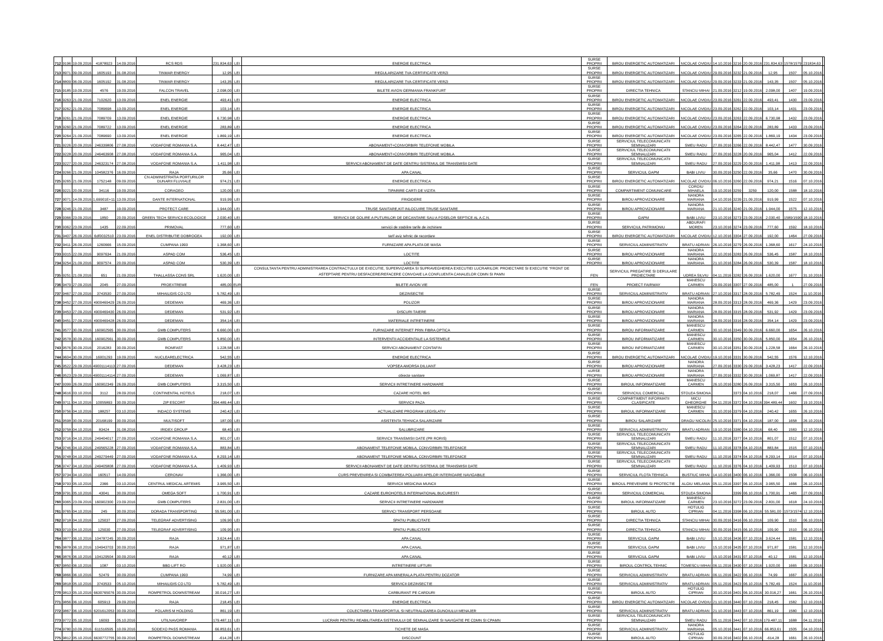| 712 | 9196 | 19.09.2016 | 41878923 | 14.09.2016 | RCS RDS | 231.834,63 | LEI | ENERGIE ELECTRICA | SURSE PROPRII | BIROU ENERGETIC AUTOMATIZARI | NICOLAE OVIDIU | 14.10.2016 | 3216 | 20.09.2016 | 231.834,63 | 1578/1579 | 231834,63 | |
| 713 | 8971 | 09.09.2016 | 1605193 | 31.08.2016 | TINMAR ENERGY | 12,95 | LEI | REGULARIZARE TVA CERTIFICATE VERZI | SURSE PROPRII | BIROU ENERGETIC AUTOMATIZARI | NICOLAE OVIDIU | 29.09.2016 | 3232 | 21.09.2016 | 12,95 | 1507 | 05.10.2016 | |
| 714 | 8809 | 06.09.2016 | 1605192 | 31.08.2016 | TINMAR ENERGY | 143,35 | LEI | REGULARIZARE TVA CERTIFICATE VERZI | SURSE PROPRII | BIROU ENERGETIC AUTOMATIZARI | NICOLAE OVIDIU | 29.09.2016 | 3233 | 21.09.2016 | 143,35 | 1507 | 05.10.2016 | |
| 715 | 9185 | 19.09.2016 | 4576 | 19.09.2016 | FALCON TRAVEL | 2.098,00 | LEI | BILETE AVION GERMANIA FRANKFURT | SURSE PROPRII | DIRECTIA TEHNICA | STANCIU MIHAI | 21.09.2016 | 3212 | 19.09.2016 | 2.098,00 | 1407 | 19.09.2016 | |
| 716 | 9263 | 21.09.2016 | 7102620 | 13.09.2016 | ENEL ENERGIE | 493,41 | LEI | ENERGIE ELECTRICA | SURSE PROPRII | BIROU ENERGETIC AUTOMATIZARI | NICOLAE OVIDIU | 23.09.2016 | 3261 | 22.09.2016 | 493,41 | 1430 | 23.09.2016 | |
| 717 | 9262 | 21.09.2016 | 7089698 | 13.09.2016 | ENEL ENERGIE | 103,14 | LEI | ENERGIE ELECTRICA | SURSE PROPRII | BIROU ENERGETIC AUTOMATIZARI | NICOLAE OVIDIU | 23.09.2016 | 3262 | 22.09.2016 | 103,14 | 1431 | 23.09.2016 | |
| 718 | 9261 | 21.09.2016 | 7089709 | 13.09.2016 | ENEL ENERGIE | 6.730,98 | LEI | ENERGIE ELECTRICA | SURSE PROPRII | BIROU ENERGETIC AUTOMATIZARI | NICOLAE OVIDIU | 23.09.2016 | 3263 | 22.09.2016 | 6.730,98 | 1432 | 23.09.2016 | |
| 719 | 9260 | 21.09.2016 | 7089722 | 13.09.2016 | ENEL ENERGIE | 283,89 | LEI | ENERGIE ELECTRICA | SURSE PROPRII | BIROU ENERGETIC AUTOMATIZARI | NICOLAE OVIDIU | 23.09.2016 | 3264 | 22.09.2016 | 283,89 | 1433 | 23.09.2016 | |
| 720 | 9264 | 21.09.2016 | 7089690 | 13.09.2016 | ENEL ENERGIE | 1.869,19 | LEI | ENERGIE ELECTRICA | SURSE PROPRII | BIROU ENERGETIC AUTOMATIZARI | NICOLAE OVIDIU | 23.09.2016 | 3265 | 22.09.2016 | 1.869,19 | 1434 | 23.09.2016 | |
| 721 | 9226 | 20.09.2016 | 246339806 | 27.08.2016 | VODAFONE ROMANIA S.A. | 8.442,47 | LEI | ABONAMENT+CONVORBIRI TELEFONIE MOBILA | SURSE PROPRII | SERVICIUL TELECOMUNICATII SEMNALIZARI | SMEU RADU | 27.09.2016 | 3266 | 22.09.2016 | 8.442,47 | 1477 | 30.09.2016 | |
| 722 | 9228 | 20.09.2016 | 246463908 | 27.08.2016 | VODAFONE ROMANIA S.A. | 965,04 | LEI | ABONAMENT+CONVORBIRI TELEFONIE MOBILA | SURSE PROPRII | SERVICIUL TELECOMUNICATII SEMNALIZARI | SMEU RADU | 27.09.2016 | 3228 | 20.09.2016 | 965,04 | 1412 | 22.09.2016 | |
| 723 | 9227 | 20.09.2016 | 246323174 | 27.08.2016 | VODAFONE ROMANIA S.A. | 1.411,98 | LEI | SERVICII ABONAMENT DE DATE OENTRU SISTEMUL DE TRANSMISII DATE | SURSE PROPRII | SERVICIUL TELECOMUNICATII SEMNALIZARI | SMEU RADU | 27.09.2016 | 3229 | 20.09.2016 | 1.411,98 | 1413 | 22.09.2016 | |
| 724 | 9266 | 21.09.2016 | 104582376 | 16.09.2016 | RAJA | 35,66 | LEI | APA CANAL | SURSE PROPRII | SERVICIUL GAPM | BABI LIVIU | 30.09.2016 | 3250 | 22.09.2016 | 35,66 | 1470 | 30.09.2016 | |
| 725 | 9265 | 21.09.2016 | 1752148 | 09.09.2016 | CN ADMINISTRATIA PORTURILOR DUNARII FLUVIALE | 974,21 | LEI | ENERGIE ELECTRICA | SURSE PROPRII | BIROU ENERGETIC AUTOMATIZARI | NICOLAE OVIDIU | 06.10.2016 | 3260 | 22.09.2016 | 974,21 | 1516 | 07.10.2016 | |
| 726 | 9221 | 20.09.2016 | 34116 | 19.09.2016 | CORAGEO | 120,00 | LEI | TIPARIRE CARTI DE VIZITA | SURSE PROPRII | COMPARTIMENT COMUNICARE | COROIU MIHAELA | 19.10.2016 | 3259 | 3259 | 120,00 | 1588 | 18.10.2016 | |
| 727 | 9071 | 14.09.2016 | 1,69901E+11 | 13.09.2016 | DANTE INTERNATIONAL | 919,99 | LEI | FRIGIDERE | SURSE PROPRII | BIROU APROVIZIONARE | NANORA MARIANA | 14.10.2016 | 3239 | 21.09.2016 | 919,99 | 1522 | 07.10.2016 | |
| 728 | 9246 | 21.09.2016 | 3487 | 19.09.2016 | PROTECT CARE | 1.944,00 | LEI | TRUSE SANITARE,KIT INLOCUIRE TRUSE SANITARE | SURSE PROPRII | BIROU APROVIZIONARE | NANORA MARIANA | 21.10.2016 | 3240 | 21.09.2016 | 1.944,00 | 1575 | 12.10.2016 | |
| 729 | 9366 | 23.09.2016 | 1850 | 20.09.2016 | GREEN TECH SERVICII ECOLOGICE | 2.030,40 | LEI | SERVICII DE GOLIRE A PUTURILOR DE DECANTARE SAU A FOSELOR SEPTICE AL A.C.N. | SURSE PROPRII | GAPM | BABI LIVIU | 23.10.2016 | 3273 | 23.09.2016 | 2.030,40 | 1589/1590 | 18.10.2016 | |
| 730 | 9362 | 23.09.2016 | 1435 | 22.09.2016 | PRIMOVAL | 777,60 | LEI | servicii de stabilire tarife de inchiriere | SURSE PROPRII | SERVICIUL PATRIMONIU | ABDURAFI MOREN | 23.10.2016 | 3274 | 23.09.2016 | 777,60 | 1592 | 18.10.2016 | |
| 731 | 9407 | 26.09.2016 | 6df0032510 | 23.09.2016 | ENEL DISTRIBUTIE DOBROGEA | 192,00 | LEI | tarif aviz tehnic de racordare | SURSE PROPRII | BIROU ENERGETIC AUTOMATIZARI | NICOLAE OVIDIU | 12.10.2016 | 3304 | 27.09.2016 | 192,00 | 1464 | 27.09.2016 | |
| 732 | 9411 | 26.09.2016 | 1260666 | 15.09.2016 | CUMPANA 1993 | 1.368,60 | LEI | FURNIZARE APA PLATA DE MASA | SURSE PROPRII | SERVICIUL ADMINISTRATIV | BRATU ADRIAN | 26.10.2016 | 3279 | 26.09.2016 | 1.368,60 | 1617 | 24.10.2016 | |
| 733 | 9315 | 22.09.2016 | 9097634 | 21.09.2016 | ASPAD COM | 536,45 | LEI | LOCTITE | SURSE PROPRII | BIROU APROVIZIONARE | NANORA MARIANA | 22.10.2016 | 3283 | 26.09.2016 | 536,45 | 1587 | 18.10.2016 | |
| 734 | 9254 | 21.09.2016 | 9097574 | 20.09.2016 | ASPAD COM | 530,39 | LEI | LOCTITE | SURSE PROPRII | BIROU APROVIZIONARE | NANORA MARIANA | 21.10.2016 | 3284 | 26.09.2016 | 530,39 | 1587 | 18.10.2016 | |
| 735 | 9251 | 21.09.2016 | 651 | 21.09.2016 | THALLASSA CONS SRL | 1.620,00 | LEI | CONSULTANTA PENTRU ADMINISTRAREA CONTRACTULUI DE EXECUTIE, SUPERVIZAREA SI SUPRAVEGHEREA EXECUTIEI LUCRARILOR: PROIECTARE SI EXECUTIE "FRONT DE ASTEPTARE PENTRU DESFACERE/REFACERE CONVOAIE LA CONFLUENTA CANALELOR CDMN SI PAMN | FEN | SERVICIUL PREGATIRE SI DERULARE PROIECTARE | UDREA SILVIU | 04.11.2016 | 3282 | 26.09.2016 | 1.620,00 | 1677 | 31.10.2016 | |
| 736 | 9479 | 27.09.2016 | 2045 | 27.09.2016 | PROEXTREME | 485,00 | EUR | BILETE AVION VIE | FEN | PROIECT FAIRWAY | MANESCU CARMEN | 29.09.2016 | 3307 | 27.09.2016 | 485,00 | 1 | 27.09.2016 | |
| 737 | 9467 | 27.09.2016 | 3743530 | 27.09.2016 | MIHAILIDIS CO LTD | 5.782,49 | LEI | DEZINSECTIE | SURSE PROPRII | SERVICIUL ADMINISTRATIV | BRATU ADRIAN | 27.10.2016 | 3317 | 28.09.2016 | 5.782,49 | 1524 | 11.10.2016 | |
| 738 | 9452 | 27.09.2016 | 4900469429 | 26.09.2016 | DEDEMAN | 469,36 | LEI | POLIZOR | SURSE PROPRII | BIROU APROVIZIONARE | NANORA MARIANA | 28.09.2016 | 3313 | 28.09.2016 | 469,36 | 1429 | 23.09.2016 | |
| 739 | 9453 | 27.09.2016 | 4900469430 | 26.09.2016 | DEDEMAN | 531,92 | LEI | DISCURI TAIERE | SURSE PROPRII | BIROU APROVIZIONARE | NANORA MARIANA | 28.09.2016 | 3315 | 28.09.2016 | 531,92 | 1429 | 23.09.2016 | |
| 740 | 9451 | 27.09.2016 | 4900469428 | 26.09.2016 | DEDEMAN | 354,14 | LEI | MATERIALE INTRETINERE | SURSE PROPRII | BIROU APROVIZIONARE | NANORA MARIANA | 28.09.2016 | 3316 | 28.09.2016 | 354,14 | 1429 | 23.09.2016 | |
| 741 | 9577 | 30.09.2016 | 160902565 | 30.09.2016 | GMB COMPUTERS | 6.660,00 | LEI | FURNIZARE INTERNET PRIN FIBRA OPTICA | SURSE PROPRII | BIROU INFORMATIZARE | MANESCU CARMEN | 30.10.2016 | 3349 | 30.09.2016 | 6.660,00 | 1654 | 26.10.2016 | |
| 742 | 9578 | 30.09.2016 | 160902561 | 30.09.2016 | GMB COMPUTERS | 5.850,00 | LEI | INTERVENTII ACCIDENTALE LA SISTEMELE | SURSE PROPRII | BIROU INFORMATIZARE | MANESCU CARMEN | 30.10.2016 | 3350 | 30.09.2016 | 5.850,00 | 1654 | 26.10.2016 | |
| 743 | 9576 | 30.09.2016 | 2016283 | 30.09.2016 | ROMFAST | 1.228,58 | LEI | SERVICII ABONAMENT CONTAFIN | SURSE PROPRII | BIROU INFORMATIZARE | MANESCU CARMEN | 30.10.2016 | 3351 | 30.09.2016 | 1.228,58 | 1664 | 26.10.2016 | |
| 744 | 9604 | 30.09.2016 | 16001293 | 19.09.2016 | NUCLEARELECTRICA | 542,55 | LEI | ENERGIE ELECTRICA | SURSE PROPRII | BIROU ENERGETIC AUTOMATIZARI | NICOLAE OVIDIU | 19.10.2016 | 3331 | 30.09.2016 | 542,55 | 1576 | 12.10.2016 | |
| 745 | 9522 | 29.09.2016 | 49001114113 | 27.09.2016 | DEDEMAN | 3.428,23 | LEI | VOPSEA AMORSA DILUANT | SURSE PROPRII | BIROU APROVIZIONARE | NANORA MARIANA | 27.09.2016 | 3330 | 29.09.2016 | 3.428,23 | 1417 | 22.09.2016 | |
| 746 | 9523 | 29.09.2016 | 49001114114 | 27.09.2016 | DEDEMAN | 1.069,87 | LEI | obiecte sanitare | sURSE PROPRII | BIROU APROVIZIONARE | NANORA MARIANA | 27.09.2016 | 3332 | 30.09.2016 | 1.069,87 | 1417 | 22.09.2016 | |
| 747 | 9399 | 26.09.2016 | 160902349 | 26.09.2016 | GMB COMPUTERS | 3.315,50 | LEI | SERVICII INTRETINERE HARDWARE | SURSE PROPRII | BIROUL INFORMATIZARE | MANESCU CARMEN | 26.10.2016 | 3280 | 26.09.2016 | 3.315,50 | 1653 | 26.10.2016 | |
| 748 | 9616 | 03.10.2016 | 3112 | 28.09.2016 | CONTINENTAL HOTELS | 218,07 | LEI | CAZARE HOTEL IBIS | SURSE PROPRII | SERVICIUL COMERCIAL | STOLEA SIMONA | | 3373 | 04.10.2016 | 218,07 | 1466 | 27.09.2016 | |
| 749 | 9711 | 04.10.2016 | 10055893 | 30.09.2016 | ZIP ESCORT | 394.489,44 | LEI | SERVICII PAZA | SURSE PROPRII | COMPARTIMENT INFORMATII CLASIFICATE | MICU GHEORGHE | 04.11.2016 | 3372 | 04.10.2016 | 394.489,44 | 1602 | 19.10.2016 | |
| 750 | 9756 | 04.10.2016 | 188257 | 03.10.2016 | INDACO SYSTEMS | 240,42 | LEI | ACTUALIZARE PROGRAM LEGISLATIV | SURSE PROPRII | BIROUL INFORMATIZARE | MANESCU CARMEN | 31.10.2016 | 3379 | 04.10.2016 | 240,42 | 1655 | 26.10.2016 | |
| 751 | 9598 | 30.09.2016 | 20168199 | 30.09.2016 | MULTISOFT | 187,00 | LEI | ASISTENTA TEHNICA SALARIZARE | SURSE PROPRII | BIROU SALARIZARE | DRAGU NICOLIN | 25.10.2016 | 3371 | 04.10.2016 | 187,00 | 1658 | 26.10.2016 | |
| 752 | 9758 | 04.10.2016 | 83424 | 31.08.2016 | IRIDEX GROUP | 68,40 | LEI | SALUBRIZARE | SURSE PROPRII | SERVICIUL ADMINISTRATIV | BRATU ADRIAN | 19.10.2016 | 3380 | 04.10.2016 | 68,40 | 1583 | 12.10.2016 | |
| 753 | 9716 | 04.10.2016 | 249404017 | 27.09.2016 | VODAFONE ROMANIA S.A. | 801,07 | LEI | SERVICII TRANSMISII DATE (PR RORIS) | SURSE PROPRII | SERVICIUL TELECOMUNICATII SEMNALIZARI | SMEU RADU | 11.10.2016 | 3377 | 04.10.2016 | 801,07 | 1512 | 07.10.2016 | |
| 754 | 9746 | 04.10.2016 | 249565228 | 27.09.2016 | VODAFONE ROMANIA S.A. | 883,84 | LEI | ABONAMENT TELEFONIE MOBILA, CONVORBIRI TELEFONICE | SURSE PROPRII | SERVICIUL TELECOMUNICATII SEMNALIZARI | SMEU RADU | 11.10.2016 | 3378 | 04.10.2016 | 883,84 | 1515 | 07.10.2016 | |
| 755 | 9748 | 04.10.2016 | 249279449 | 27.09.2016 | VODAFONE ROMANIA S.A. | 8.293,14 | LEI | ABONAMENT TELEFONIE MOBILA, CONVORBIRI TELEFONICE | SURSE PROPRII | SERVICIUL TELECOMUNICATII SEMNALIZARI | SMEU RADU | 11.10.2016 | 3374 | 04.10.2016 | 8.293,14 | 1514 | 07.10.2016 | |
| 756 | 9747 | 04.10.2016 | 249405808 | 27.09.2016 | VODAFONE ROMANIA S.A. | 1.409,93 | LEI | SERVICII ABONAMENT DE DATE OENTRU SISTEMUL DE TRANSMISII DATE | SURSE PROPRII | SERVICIUL TELECOMUNICATII SEMNALIZARI | SMEU RADU | 11.10.2016 | 3376 | 04.10.2016 | 1.409,93 | 1513 | 07.10.2016 | |
| 757 | 9734 | 04.10.2016 | 160517 | 14.09.2016 | CERONAV | 1.366,00 | LEI | CURS PREVENIREA SI COMBATEREA POLUARII APELOR INTERIOARE NAVIGABILE | SURSE PROPRII | SERVICIUL FLOTA TEHNICA | BUSTIUC MIHAI | 14.10.2016 | 3400 | 06.10.2016 | 1.366,00 | 1508 | 06.10.2016 | |
| 758 | 9793 | 05.10.2016 | 2366 | 03.10.2016 | CENTRUL MEDICAL ARTEMIS | 3.965,50 | LEI | SERVICII MEDICINA MUNCII | SURSE PROPRII | BIROUL PREVENIRE SI PROTECTIE | ALGIU MELANIA | 05.11.2016 | 3397 | 06.10.2016 | 3.965,50 | 1666 | 26.10.2016 | |
| 759 | 9791 | 05.10.2016 | 43041 | 30.09.2016 | OMEGA SOFT | 1.700,91 | LEI | CAZARE EUROHOTELS INTERNATIONAL BUCURESTI | SURSE PROPRII | SERVICIUL COMERCIAL | STOLEA SIMONA | | 3399 | 06.10.2016 | 1.700,91 | 1465 | 27.09.2016 | |
| 760 | 9365 | 23.09.2016 | 160902300 | 23.09.2016 | GMB COMPUTERS | 2.831,00 | LEI | SERVICII INTRETINERE HARDWARE | SURSE PROPRII | BIROUL INFORMATIZARE | MANESCU CARMEN | 23.10.2016 | 3272 | 23.09.2016 | 2.831,00 | 1618 | 24.10.2016 | |
| 761 | 9765 | 04.10.2016 | 245 | 30.09.2016 | DORADA TRANSPORTING | 55.581,00 | LEI | SERVICI TRANSPORT PERSOANE | SURSE PROPRII | BIROUL AUTO | HOTULIG CIPRIAN | 04.11.2016 | 3398 | 06.10.2016 | 55.581,00 | 1573/1574 | 12.10.2016 | |
| 762 | 9718 | 04.10.2016 | 125037 | 27.09.2016 | TELEGRAF ADVERTISING | 109,90 | LEI | SPATIU PUBLICITATE | SURSE PROPRII | DIRECTIA TEHNICA | STANCIU MIHAI | 30.09.2016 | 3416 | 06.10.2016 | 109,90 | 1510 | 06.10.2016 | |
| 763 | 9719 | 04.10.2016 | 125030 | 27.09.2016 | TELEGRAF ADVERTISING | 109,90 | LEI | SPATIU PUBLICITATE | SURSE PROPRII | DIRECTIA TEHNICA | STANCIU MIHAI | 30.09.2016 | 3415 | 06.10.2016 | 109,90 | 1510 | 06.10.2016 | |
| 764 | 9877 | 06.10.2016 | 104787245 | 30.09.2016 | RAJA | 3.624,44 | LEI | APA CANAL | SURSE PROPRII | SERVICIUL GAPM | BABI LIVIU | 15.10.2016 | 3436 | 07.10.2016 | 3.624,44 | 1581 | 12.10.2016 | |
| 765 | 9878 | 06.10.2016 | 104943703 | 30.09.2016 | RAJA | 971,87 | LEI | APA CANAL | SURSE PROPRII | SERVICIUL GAPM | BABI LIVIU | 15.10.2016 | 3435 | 07.10.2016 | 971,87 | 1581 | 12.10.2016 | |
| 766 | 9876 | 06.10.2016 | 104129504 | 30.09.2016 | RAJA | 40,12 | LEI | APA CANAL | SURSE PROPRII | SERVICIUL GAPM | BABI LIVIU | 15.10.2016 | 3431 | 07.10.2016 | 40,12 | 1581 | 12.10.2016 | |
| 767 | 9850 | 06.10.2016 | 1087 | 03.10.2016 | BBD LIFT RO | 1.920,00 | LEI | INTRETINERE LIFTURI | SURSE PROPRII | BIROUL CONTROL TEHNIC | TOMESCU MIHAI | 06.11.2016 | 3430 | 07.10.2016 | 1.920,00 | 1665 | 26.10.2016 | |
| 768 | 9866 | 06.10.2016 | 52479 | 30.09.2016 | CUMPANA 1993 | 74,99 | LEI | FURNIZARE APA MINERALA PLATA PENTRU DOZATOR | SURSE PROPRII | SERVICIUL ADMINISTRATIV | BRATU ADRIAN | 06.11.2016 | 3422 | 06.10.2016 | 74,99 | 1667 | 26.10.2016 | |
| 769 | 9818 | 05.10.2016 | 3743533 | 05.10.2016 | MIHAILIDIS CO LTD | 5.782,49 | LEI | SERVICII DEZINSECTIE | SURSE PROPRII | SERVICIUL ADMINISTRATIV | BRATU ADRIAN | 05.11.2016 | 3423 | 06.10.2016 | 5.782,49 | 1524 | 11.10.2016 | |
| 770 | 9813 | 05.10.2016 | 6630765076 | 30.09.2016 | ROMPETROL DOWNSTREAM | 30.016,27 | LEI | CARBURANT PE CARDURI | SURSE PROPRII | BIROUL AUTO | HOTULIG CIPRIAN | 30.10.2016 | 3401 | 06.10.2016 | 30.016,27 | 1661 | 26.10.2016 | |
| 771 | 9856 | 06.10.2016 | 605913 | 29.09.2016 | RAJA | 218,45 | LEI | ENERGIE ELECTRICA | SURSE PROPRII | BIROU ENERGETIC AUTOMATIZARI | NICOLAE OVIDIU | 21.10.2016 | 3440 | 07.10.2016 | 218,45 | 1582 | 12.10.2016 | |
| 772 | 9867 | 06.10.2016 | 6201612053 | 30.09.2016 | POLARIS M HOLDING | 861,19 | LEI | COLECTAREA TRANSPORTUL SI NEUTRALIZAREA GUNOIULUI MENAJER | SURSE PROPRII | SERVICIUL ADMINISTRATIV | BRATU ADRIAN | 21.10.2016 | 3443 | 07.10.2016 | 861,19 | 1580 | 12.10.2016 | |
| 773 | 9772 | 05.10.2016 | 16093 | 05.10.2016 | UTILNAVOREP | 179.487,11 | LEI | LUCRARI PENTRU REABILITAREA SISTEMULUI DE SEMNALIZARE SI NAVIGATIE PE CDMN SI CPAMN | SURSE PROPRII | SERVICIUL TELECOMUNICATII SEMNALIZARI | SMEU RADU | 05.11.2016 | 3442 | 07.10.2016 | 179.487,11 | 1688 | 04.11.2016 | |
| 774 | 9780 | 10.09.2016 | 611516595 | 10.09.2016 | SODEXO PASS ROMANIA | 66.853,61 | LEI | TICHETE DE MASA | SURSE PROPRII | SERVICIUL ADMINISTRATIV | NANORA MARIANA | 05.10.2016 | 3441 | 07.10.2016 | 66.853,61 | 1505 | 04.10.2016 | |
| 775 | 9812 | 05.10.2016 | 6630772755 | 30.09.2016 | ROMPETROL DOWNSTREAM | -614,28 | LEI | DISCOUNT | SURSE PROPRII | BIROUL AUTO | HOTULIG CIPRIAN | 30.09.2016 | 3402 | 06.10.2016 | -614,28 | 1661 | 26.10.2016 | |